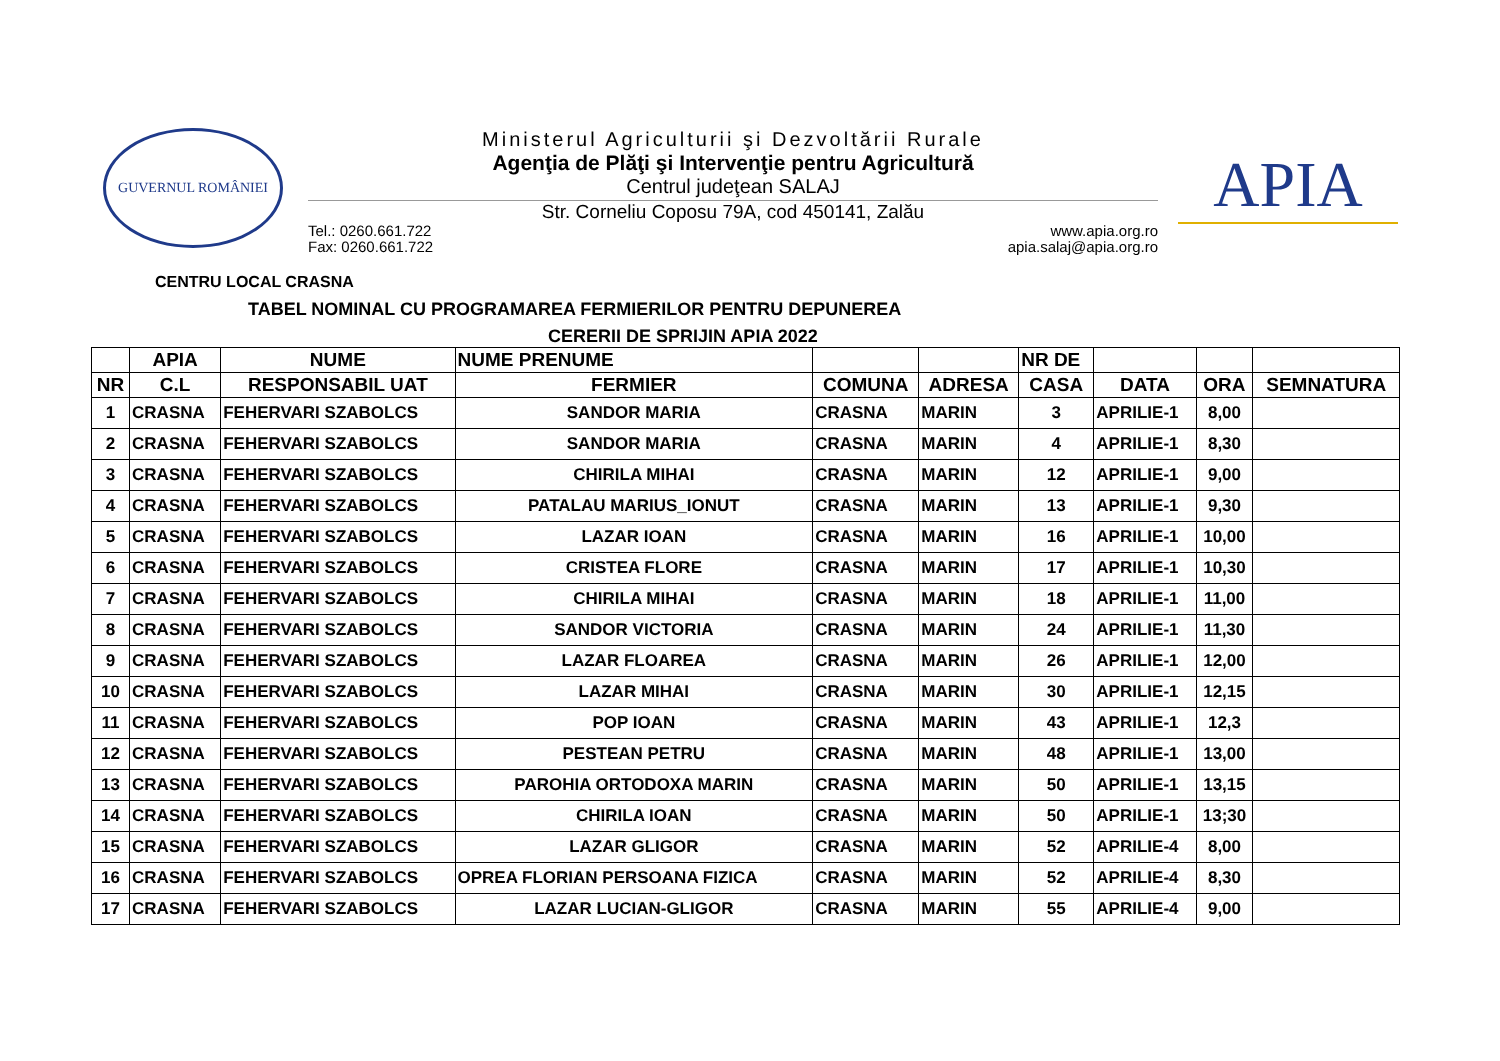GUVERNUL ROMÂNIEI
Ministerul Agriculturii şi Dezvoltării Rurale
Agenţia de Plăţi şi Intervenţie pentru Agricultură
Centrul judeţean SALAJ
Str. Corneliu Coposu 79A, cod 450141, Zalău
Tel.: 0260.661.722
Fax: 0260.661.722
www.apia.org.ro
apia.salaj@apia.org.ro
APIA
CENTRU LOCAL CRASNA
TABEL NOMINAL CU PROGRAMAREA FERMIERILOR PENTRU DEPUNEREA
CERERII DE SPRIJIN APIA 2022
| | APIA | NUME | NUME PRENUME | | | NR DE | | | |
| --- | --- | --- | --- | --- | --- | --- | --- | --- | --- |
| NR | C.L | RESPONSABIL UAT | FERMIER | COMUNA | ADRESA | CASA | DATA | ORA | SEMNATURA |
| 1 | CRASNA | FEHERVARI SZABOLCS | SANDOR MARIA | CRASNA | MARIN | 3 | APRILIE-1 | 8,00 | |
| 2 | CRASNA | FEHERVARI SZABOLCS | SANDOR MARIA | CRASNA | MARIN | 4 | APRILIE-1 | 8,30 | |
| 3 | CRASNA | FEHERVARI SZABOLCS | CHIRILA MIHAI | CRASNA | MARIN | 12 | APRILIE-1 | 9,00 | |
| 4 | CRASNA | FEHERVARI SZABOLCS | PATALAU MARIUS_IONUT | CRASNA | MARIN | 13 | APRILIE-1 | 9,30 | |
| 5 | CRASNA | FEHERVARI SZABOLCS | LAZAR IOAN | CRASNA | MARIN | 16 | APRILIE-1 | 10,00 | |
| 6 | CRASNA | FEHERVARI SZABOLCS | CRISTEA FLORE | CRASNA | MARIN | 17 | APRILIE-1 | 10,30 | |
| 7 | CRASNA | FEHERVARI SZABOLCS | CHIRILA MIHAI | CRASNA | MARIN | 18 | APRILIE-1 | 11,00 | |
| 8 | CRASNA | FEHERVARI SZABOLCS | SANDOR VICTORIA | CRASNA | MARIN | 24 | APRILIE-1 | 11,30 | |
| 9 | CRASNA | FEHERVARI SZABOLCS | LAZAR FLOAREA | CRASNA | MARIN | 26 | APRILIE-1 | 12,00 | |
| 10 | CRASNA | FEHERVARI SZABOLCS | LAZAR MIHAI | CRASNA | MARIN | 30 | APRILIE-1 | 12,15 | |
| 11 | CRASNA | FEHERVARI SZABOLCS | POP IOAN | CRASNA | MARIN | 43 | APRILIE-1 | 12,3 | |
| 12 | CRASNA | FEHERVARI SZABOLCS | PESTEAN PETRU | CRASNA | MARIN | 48 | APRILIE-1 | 13,00 | |
| 13 | CRASNA | FEHERVARI SZABOLCS | PAROHIA ORTODOXA MARIN | CRASNA | MARIN | 50 | APRILIE-1 | 13,15 | |
| 14 | CRASNA | FEHERVARI SZABOLCS | CHIRILA IOAN | CRASNA | MARIN | 50 | APRILIE-1 | 13;30 | |
| 15 | CRASNA | FEHERVARI SZABOLCS | LAZAR GLIGOR | CRASNA | MARIN | 52 | APRILIE-4 | 8,00 | |
| 16 | CRASNA | FEHERVARI SZABOLCS | OPREA FLORIAN PERSOANA FIZICA | CRASNA | MARIN | 52 | APRILIE-4 | 8,30 | |
| 17 | CRASNA | FEHERVARI SZABOLCS | LAZAR LUCIAN-GLIGOR | CRASNA | MARIN | 55 | APRILIE-4 | 9,00 | |